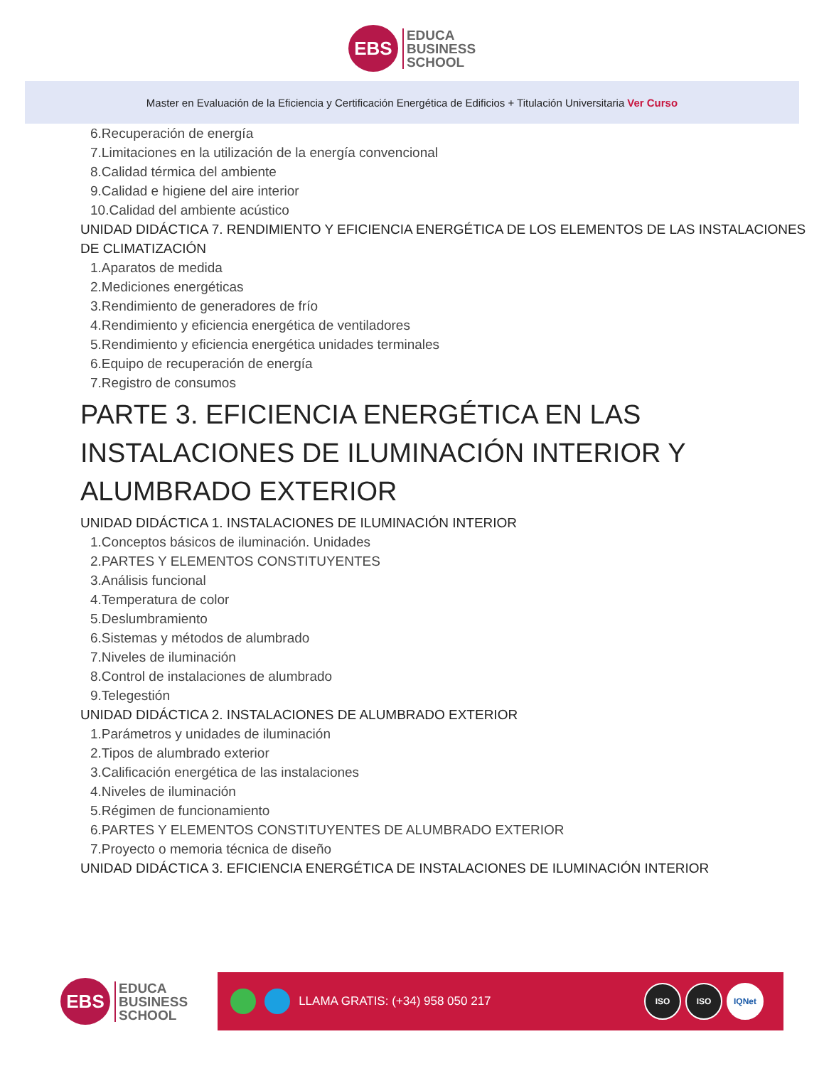EBS
EDUCA
BUSINESS
SCHOOL
Master en Evaluación de la Eficiencia y Certificación Energética de Edificios + Titulación Universitaria Ver Curso
6.Recuperación de energía
7.Limitaciones en la utilización de la energía convencional
8.Calidad térmica del ambiente
9.Calidad e higiene del aire interior
10.Calidad del ambiente acústico
UNIDAD DIDÁCTICA 7. RENDIMIENTO Y EFICIENCIA ENERGÉTICA DE LOS ELEMENTOS DE LAS INSTALACIONES DE CLIMATIZACIÓN
1.Aparatos de medida
2.Mediciones energéticas
3.Rendimiento de generadores de frío
4.Rendimiento y eficiencia energética de ventiladores
5.Rendimiento y eficiencia energética unidades terminales
6.Equipo de recuperación de energía
7.Registro de consumos
PARTE 3. EFICIENCIA ENERGÉTICA EN LAS INSTALACIONES DE ILUMINACIÓN INTERIOR Y ALUMBRADO EXTERIOR
UNIDAD DIDÁCTICA 1. INSTALACIONES DE ILUMINACIÓN INTERIOR
1.Conceptos básicos de iluminación. Unidades
2.PARTES Y ELEMENTOS CONSTITUYENTES
3.Análisis funcional
4.Temperatura de color
5.Deslumbramiento
6.Sistemas y métodos de alumbrado
7.Niveles de iluminación
8.Control de instalaciones de alumbrado
9.Telegestión
UNIDAD DIDÁCTICA 2. INSTALACIONES DE ALUMBRADO EXTERIOR
1.Parámetros y unidades de iluminación
2.Tipos de alumbrado exterior
3.Calificación energética de las instalaciones
4.Niveles de iluminación
5.Régimen de funcionamiento
6.PARTES Y ELEMENTOS CONSTITUYENTES DE ALUMBRADO EXTERIOR
7.Proyecto o memoria técnica de diseño
UNIDAD DIDÁCTICA 3. EFICIENCIA ENERGÉTICA DE INSTALACIONES DE ILUMINACIÓN INTERIOR
EBS
EDUCA
BUSINESS
SCHOOL
LLAMA GRATIS: (+34) 958 050 217
ISO ISO IQNet